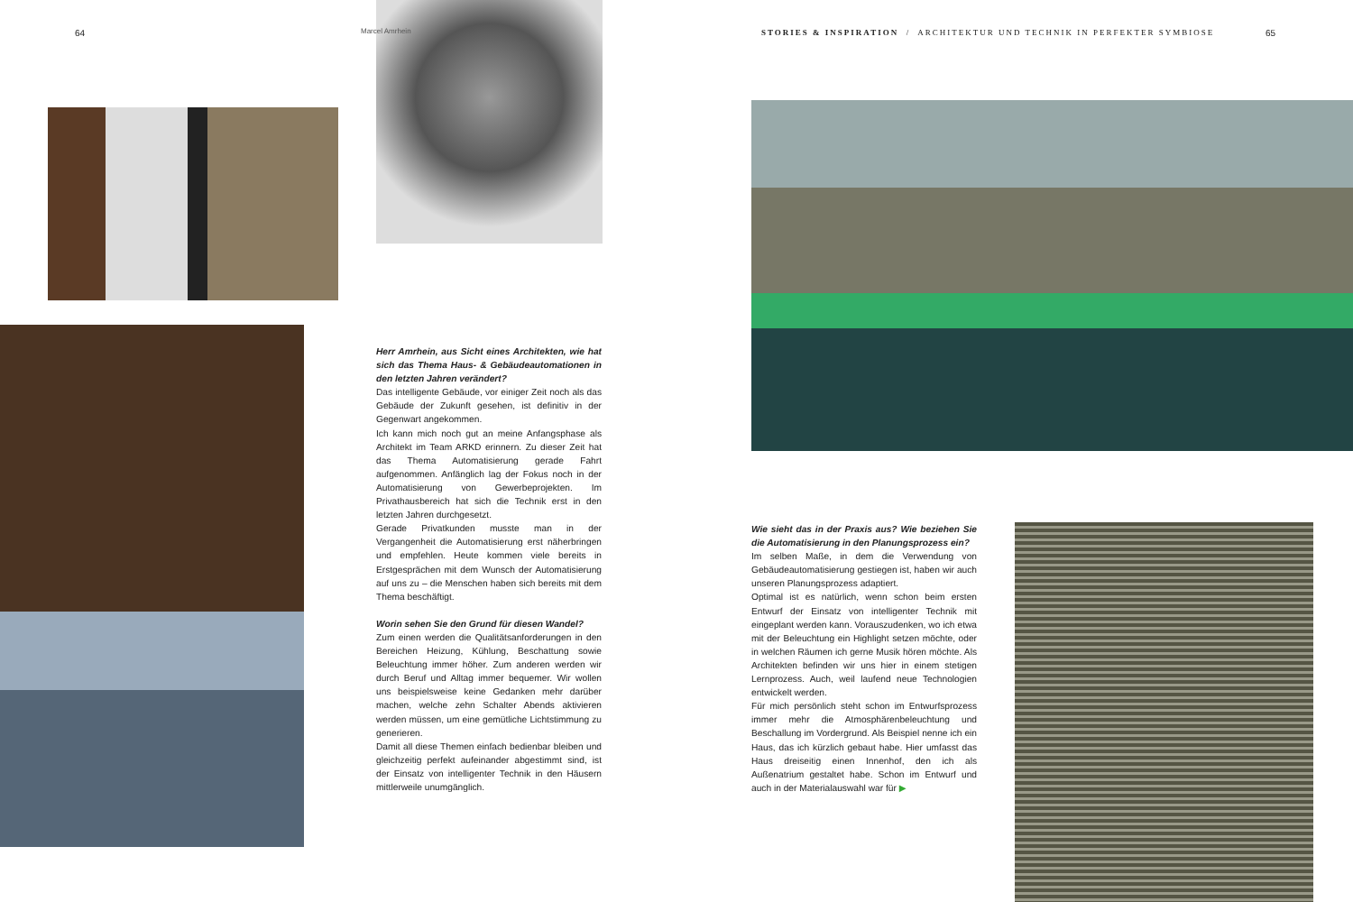64 Marcel Amrhein
STORIES & INSPIRATION / ARCHITEKTUR UND TECHNIK IN PERFEKTER SYMBIOSE
65
Herr Amrhein, aus Sicht eines Architekten, wie hat sich das Thema Haus- & Gebäudeautomationen in den letzten Jahren verändert?
Das intelligente Gebäude, vor einiger Zeit noch als das Gebäude der Zukunft gesehen, ist definitiv in der Gegenwart angekommen.
Ich kann mich noch gut an meine Anfangsphase als Architekt im Team ARKD erinnern. Zu dieser Zeit hat das Thema Automatisierung gerade Fahrt aufgenommen. Anfänglich lag der Fokus noch in der Automatisierung von Gewerbeprojekten. Im Privathausbereich hat sich die Technik erst in den letzten Jahren durchgesetzt.
Gerade Privatkunden musste man in der Vergangenheit die Automatisierung erst näherbringen und empfehlen. Heute kommen viele bereits in Erstgesprächen mit dem Wunsch der Automatisierung auf uns zu – die Menschen haben sich bereits mit dem Thema beschäftigt.
Worin sehen Sie den Grund für diesen Wandel?
Zum einen werden die Qualitätsanforderungen in den Bereichen Heizung, Kühlung, Beschattung sowie Beleuchtung immer höher. Zum anderen werden wir durch Beruf und Alltag immer bequemer. Wir wollen uns beispielsweise keine Gedanken mehr darüber machen, welche zehn Schalter Abends aktivieren werden müssen, um eine gemütliche Lichtstimmung zu generieren.
Damit all diese Themen einfach bedienbar bleiben und gleichzeitig perfekt aufeinander abgestimmt sind, ist der Einsatz von intelligenter Technik in den Häusern mittlerweile unumgänglich.
Wie sieht das in der Praxis aus? Wie beziehen Sie die Automatisierung in den Planungsprozess ein?
Im selben Maße, in dem die Verwendung von Gebäudeautomatisierung gestiegen ist, haben wir auch unseren Planungsprozess adaptiert.
Optimal ist es natürlich, wenn schon beim ersten Entwurf der Einsatz von intelligenter Technik mit eingeplant werden kann. Vorauszudenken, wo ich etwa mit der Beleuchtung ein Highlight setzen möchte, oder in welchen Räumen ich gerne Musik hören möchte. Als Architekten befinden wir uns hier in einem stetigen Lernprozess. Auch, weil laufend neue Technologien entwickelt werden.
Für mich persönlich steht schon im Entwurfsprozess immer mehr die Atmosphärenbeleuchtung und Beschallung im Vordergrund. Als Beispiel nenne ich ein Haus, das ich kürzlich gebaut habe. Hier umfasst das Haus dreiseitig einen Innenhof, den ich als Außenatrium gestaltet habe. Schon im Entwurf und auch in der Materialauswahl war für ▶